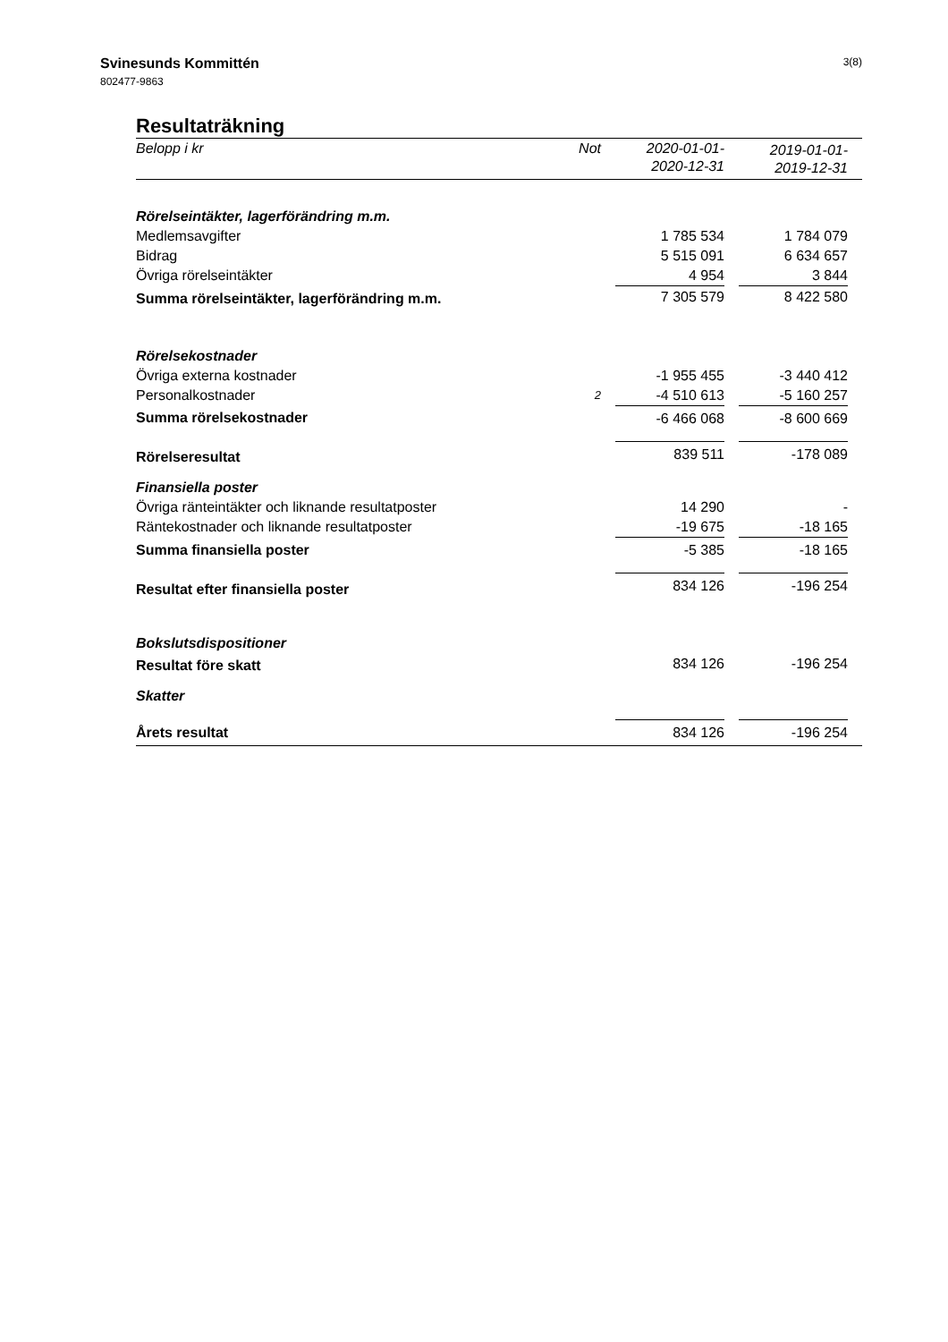Svinesunds Kommittén
802477-9863
3(8)
Resultaträkning
| Belopp i kr | Not | | 2020-01-01- 2020-12-31 | | 2019-01-01- 2019-12-31 | |
| --- | --- | --- | --- | --- | --- | --- |
| Rörelseintäkter, lagerförändring m.m. | | | | | | |
| Medlemsavgifter | | | 1 785 534 | | 1 784 079 | |
| Bidrag | | | 5 515 091 | | 6 634 657 | |
| Övriga rörelseintäkter | | | 4 954 | | 3 844 | |
| Summa rörelseintäkter, lagerförändring m.m. | | | 7 305 579 | | 8 422 580 | |
| Rörelsekostnader | | | | | | |
| Övriga externa kostnader | | | -1 955 455 | | -3 440 412 | |
| Personalkostnader | 2 | | -4 510 613 | | -5 160 257 | |
| Summa rörelsekostnader | | | -6 466 068 | | -8 600 669 | |
| Rörelseresultat | | | 839 511 | | -178 089 | |
| Finansiella poster | | | | | | |
| Övriga ränteintäkter och liknande resultatposter | | | 14 290 | | - | |
| Räntekostnader och liknande resultatposter | | | -19 675 | | -18 165 | |
| Summa finansiella poster | | | -5 385 | | -18 165 | |
| Resultat efter finansiella poster | | | 834 126 | | -196 254 | |
| Bokslutsdispositioner | | | | | | |
| Resultat före skatt | | | 834 126 | | -196 254 | |
| Skatter | | | | | | |
| Årets resultat | | | 834 126 | | -196 254 | |